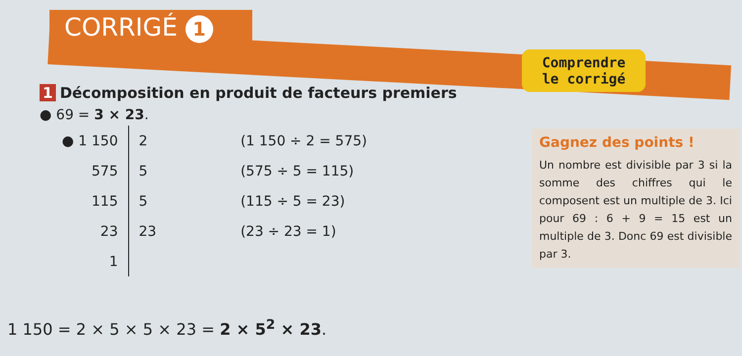CORRIGÉ 1
Comprendre
le corrigé
1 Décomposition en produit de facteurs premiers
● 69 = 3 × 23.
| ● 1 150 | 2 | (1 150 ÷ 2 = 575) |
| 575 | 5 | (575 ÷ 5 = 115) |
| 115 | 5 | (115 ÷ 5 = 23) |
| 23 | 23 | (23 ÷ 23 = 1) |
| 1 | | |
1 150 = 2 × 5 × 5 × 23 = 2 × 5<sup>2</sup> × 23.
Gagnez des points !
Un nombre est divisible par 3 si la somme des chiffres qui le composent est un multiple de 3. Ici pour 69 : 6 + 9 = 15 est un multiple de 3. Donc 69 est divisible par 3.